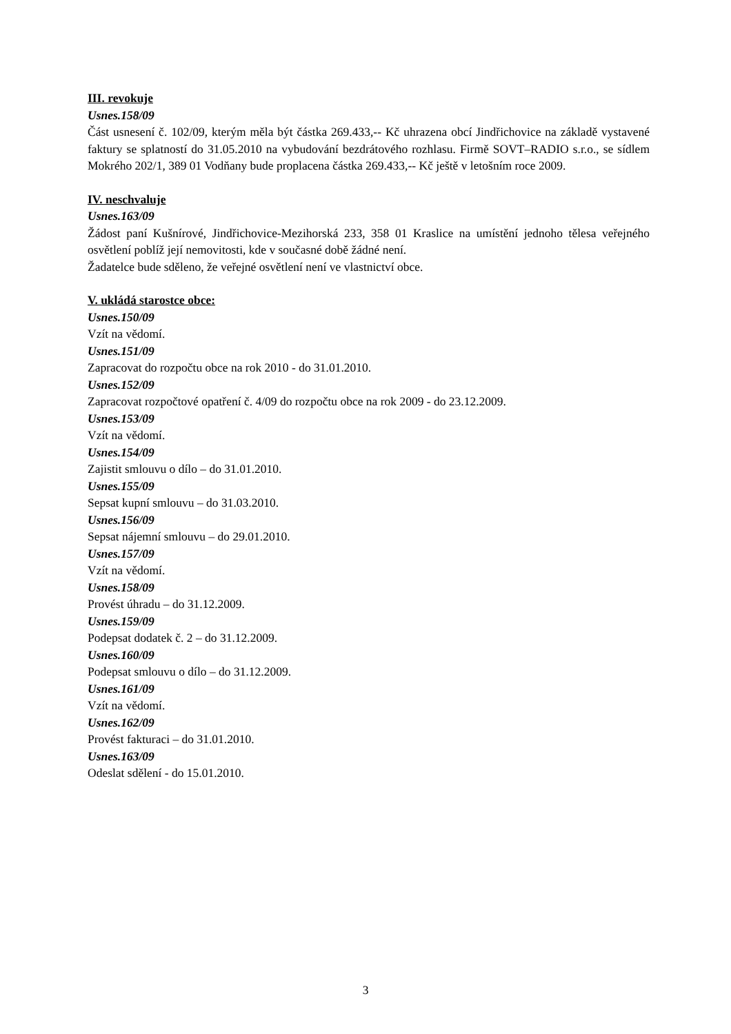III. revokuje
Usnes.158/09
Část usnesení č. 102/09, kterým měla být částka 269.433,-- Kč uhrazena obcí Jindřichovice na základě vystavené faktury se splatností do 31.05.2010 na vybudování bezdrátového rozhlasu. Firmě SOVT–RADIO s.r.o., se sídlem Mokrého 202/1, 389 01 Vodňany bude proplacena částka 269.433,-- Kč ještě v letošním roce 2009.
IV. neschvaluje
Usnes.163/09
Žádost paní Kušnírové, Jindřichovice-Mezihorská 233, 358 01 Kraslice na umístění jednoho tělesa veřejného osvětlení poblíž její nemovitosti, kde v současné době žádné není.
Žadatelce bude sděleno, že veřejné osvětlení není ve vlastnictví obce.
V. ukládá starostce obce:
Usnes.150/09
Vzít na vědomí.
Usnes.151/09
Zapracovat do rozpočtu obce na rok 2010 - do 31.01.2010.
Usnes.152/09
Zapracovat rozpočtové opatření č. 4/09 do rozpočtu obce na rok 2009 - do 23.12.2009.
Usnes.153/09
Vzít na vědomí.
Usnes.154/09
Zajistit smlouvu o dílo – do 31.01.2010.
Usnes.155/09
Sepsat kupní smlouvu – do 31.03.2010.
Usnes.156/09
Sepsat nájemní smlouvu – do 29.01.2010.
Usnes.157/09
Vzít na vědomí.
Usnes.158/09
Provést úhradu – do 31.12.2009.
Usnes.159/09
Podepsat dodatek č. 2 – do 31.12.2009.
Usnes.160/09
Podepsat smlouvu o dílo – do 31.12.2009.
Usnes.161/09
Vzít na vědomí.
Usnes.162/09
Provést fakturaci – do 31.01.2010.
Usnes.163/09
Odeslat sdělení - do 15.01.2010.
3